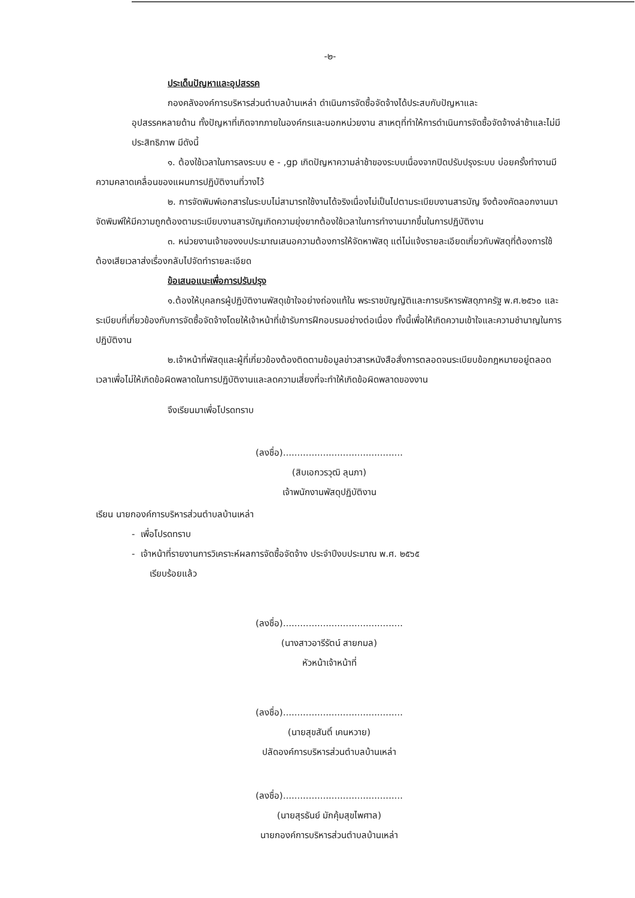-๒-
ประเด็นปัญหาและอุปสรรค
กองคลังองค์การบริหารส่วนตำบลบ้านเหล่า ดำเนินการจัดซื้อจัดจ้างได้ประสบกับปัญหาและ
อุปสรรคหลายด้าน ทั้งปัญหาที่เกิดจากภายในองค์กรและนอกหน่วยงาน สาเหตุที่ทำให้การดำเนินการจัดซื้อจัดจ้างล่าช้าและไม่มีประสิทธิภาพ มีดังนี้
๑. ต้องใช้เวลาในการลงระบบ e - ,gp เกิดปัญหาความล่าช้าของระบบเนื่องจากปิดปรับปรุงระบบ บ่อยครั้งทำงานมีความคลาดเคลื่อนของแผนการปฏิบัติงานที่วางไว้
๒. การจัดพิมพ์เอกสารในระบบไม่สามารถใช้งานได้จริงเนื่องไม่เป็นไปตามระเบียบงานสารบัญ จึงต้องคัดลอกงานมาจัดพิมพ์ให้มีความถูกต้องตามระเบียบงานสารบัญเกิดความยุ่งยากต้องใช้เวลาในการทำงานมากขึ้นในการปฏิบัติงาน
๓. หน่วยงานเจ้าของงบประมาณเสนอความต้องการให้จัดหาพัสดุ แต่ไม่แจ้งรายละเอียดเกี่ยวกับพัสดุที่ต้องการใช้ ต้องเสียเวลาส่งเรื่องกลับไปจัดทำรายละเอียด
ข้อเสนอแนะเพื่อการปรับปรุง
๑.ต้องให้บุคลกรผู้ปฏิบัติงานพัสดุเข้าใจอย่างถ่องแท้ใน พระราชบัญญัติและการบริหารพัสดุภาครัฐ พ.ศ.๒๕๖๐ และระเบียบที่เกี่ยวข้องกับการจัดซื้อจัดจ้างโดยให้เจ้าหน้าที่เข้ารับการฝึกอบรมอย่างต่อเนื่อง ทั้งนี้เพื่อให้เกิดความเข้าใจและความชำนาญในการปฏิบัติงาน
๒.เจ้าหน้าที่พัสดุและผู้ที่เกี่ยวข้องต้องติดตามข้อมูลข่าวสารหนังสือสั่งการตลอดจนระเบียบข้อกฎหมายอยู่ตลอดเวลาเพื่อไม่ให้เกิดข้อผิดพลาดในการปฏิบัติงานและลดความเสี่ยงที่จะทำให้เกิดข้อผิดพลาดของงาน
จึงเรียนมาเพื่อโปรดทราบ
(ลงชื่อ)..........................................
(สิบเอกวรวุฒิ ลุนภา)
เจ้าพนักงานพัสดุปฏิบัติงาน
เรียน นายกองค์การบริหารส่วนตำบลบ้านเหล่า
- เพื่อโปรดทราบ
- เจ้าหน้าที่รายงานการวิเคราะห์ผลการจัดซื้อจัดจ้าง ประจำปีงบประมาณ พ.ศ. ๒๕๖๕
เรียบร้อยแล้ว
(ลงชื่อ)..........................................
(นางสาวอารีรัตน์ สายกมล)
หัวหน้าเจ้าหน้าที่
(ลงชื่อ)..........................................
(นายสุขสันติ์ เคนหวาย)
ปลัดองค์การบริหารส่วนตำบลบ้านเหล่า
(ลงชื่อ)..........................................
(นายสุรธันย์ มักคุ้มสุขไพศาล)
นายกองค์การบริหารส่วนตำบลบ้านเหล่า